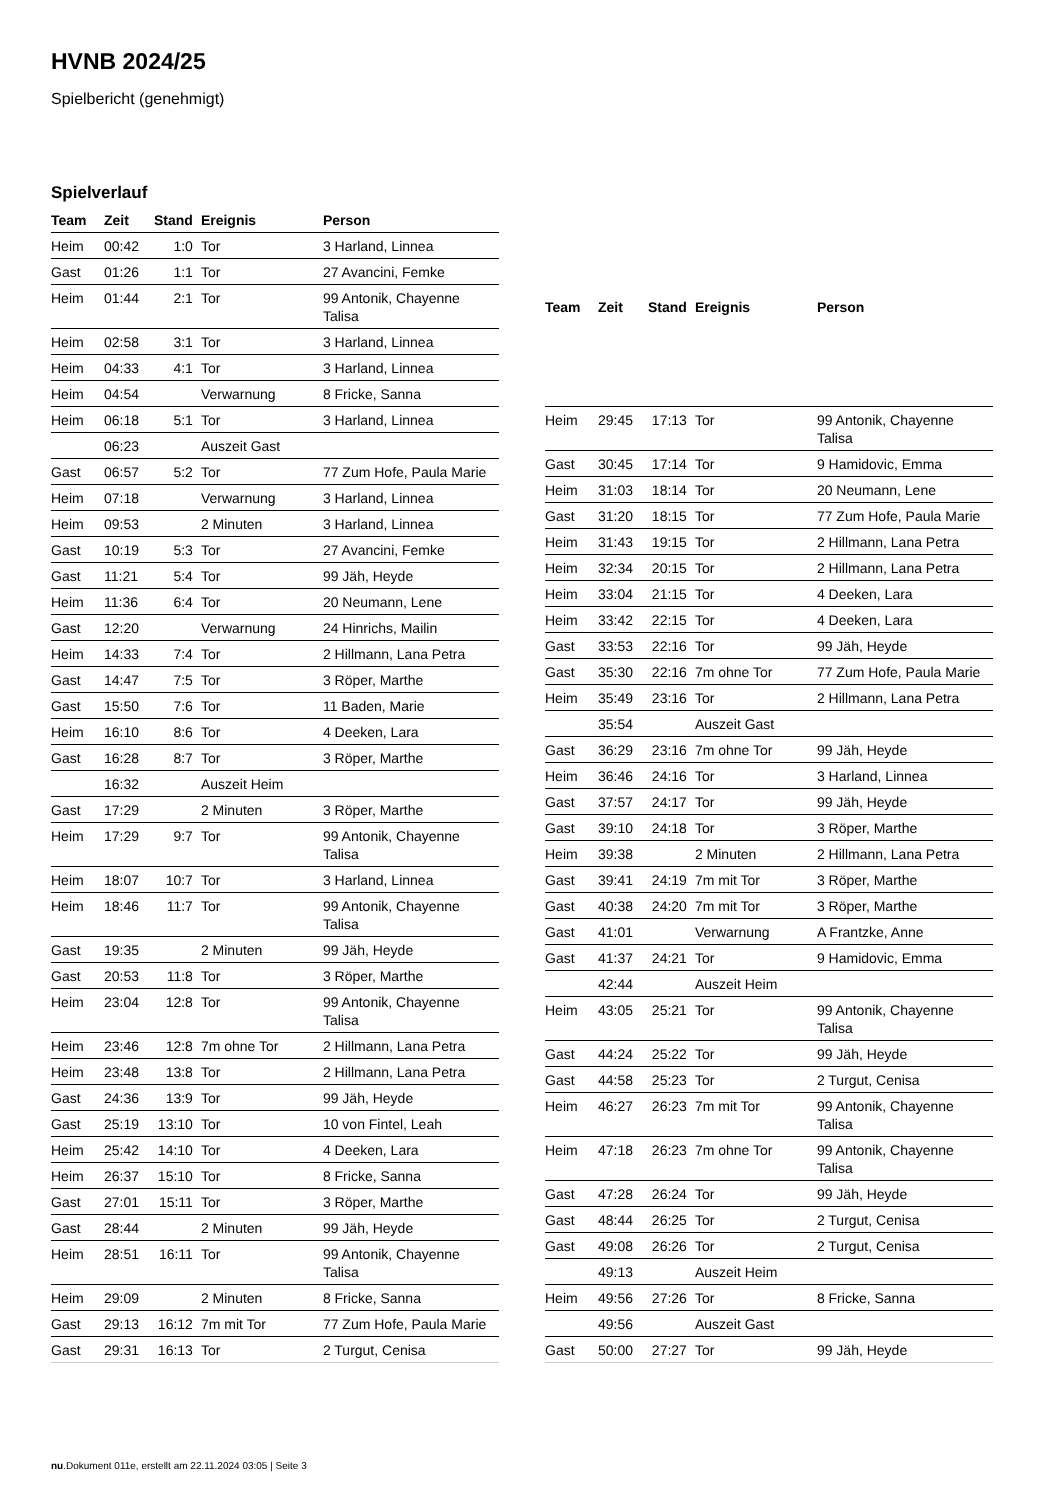HVNB 2024/25
Spielbericht (genehmigt)
Spielverlauf
| Team | Zeit | Stand | Ereignis | Person |
| --- | --- | --- | --- | --- |
| Heim | 00:42 | 1:0 | Tor | 3 Harland, Linnea |
| Gast | 01:26 | 1:1 | Tor | 27 Avancini, Femke |
| Heim | 01:44 | 2:1 | Tor | 99 Antonik, Chayenne Talisa |
| Heim | 02:58 | 3:1 | Tor | 3 Harland, Linnea |
| Heim | 04:33 | 4:1 | Tor | 3 Harland, Linnea |
| Heim | 04:54 | | Verwarnung | 8 Fricke, Sanna |
| Heim | 06:18 | 5:1 | Tor | 3 Harland, Linnea |
| | 06:23 | | Auszeit Gast | |
| Gast | 06:57 | 5:2 | Tor | 77 Zum Hofe, Paula Marie |
| Heim | 07:18 | | Verwarnung | 3 Harland, Linnea |
| Heim | 09:53 | | 2 Minuten | 3 Harland, Linnea |
| Gast | 10:19 | 5:3 | Tor | 27 Avancini, Femke |
| Gast | 11:21 | 5:4 | Tor | 99 Jäh, Heyde |
| Heim | 11:36 | 6:4 | Tor | 20 Neumann, Lene |
| Gast | 12:20 | | Verwarnung | 24 Hinrichs, Mailin |
| Heim | 14:33 | 7:4 | Tor | 2 Hillmann, Lana Petra |
| Gast | 14:47 | 7:5 | Tor | 3 Röper, Marthe |
| Gast | 15:50 | 7:6 | Tor | 11 Baden, Marie |
| Heim | 16:10 | 8:6 | Tor | 4 Deeken, Lara |
| Gast | 16:28 | 8:7 | Tor | 3 Röper, Marthe |
| | 16:32 | | Auszeit Heim | |
| Gast | 17:29 | | 2 Minuten | 3 Röper, Marthe |
| Heim | 17:29 | 9:7 | Tor | 99 Antonik, Chayenne Talisa |
| Heim | 18:07 | 10:7 | Tor | 3 Harland, Linnea |
| Heim | 18:46 | 11:7 | Tor | 99 Antonik, Chayenne Talisa |
| Gast | 19:35 | | 2 Minuten | 99 Jäh, Heyde |
| Gast | 20:53 | 11:8 | Tor | 3 Röper, Marthe |
| Heim | 23:04 | 12:8 | Tor | 99 Antonik, Chayenne Talisa |
| Heim | 23:46 | 12:8 | 7m ohne Tor | 2 Hillmann, Lana Petra |
| Heim | 23:48 | 13:8 | Tor | 2 Hillmann, Lana Petra |
| Gast | 24:36 | 13:9 | Tor | 99 Jäh, Heyde |
| Gast | 25:19 | 13:10 | Tor | 10 von Fintel, Leah |
| Heim | 25:42 | 14:10 | Tor | 4 Deeken, Lara |
| Heim | 26:37 | 15:10 | Tor | 8 Fricke, Sanna |
| Gast | 27:01 | 15:11 | Tor | 3 Röper, Marthe |
| Gast | 28:44 | | 2 Minuten | 99 Jäh, Heyde |
| Heim | 28:51 | 16:11 | Tor | 99 Antonik, Chayenne Talisa |
| Heim | 29:09 | | 2 Minuten | 8 Fricke, Sanna |
| Gast | 29:13 | 16:12 | 7m mit Tor | 77 Zum Hofe, Paula Marie |
| Gast | 29:31 | 16:13 | Tor | 2 Turgut, Cenisa |
| Team | Zeit | Stand | Ereignis | Person |
| --- | --- | --- | --- | --- |
| Heim | 29:45 | 17:13 | Tor | 99 Antonik, Chayenne Talisa |
| Gast | 30:45 | 17:14 | Tor | 9 Hamidovic, Emma |
| Heim | 31:03 | 18:14 | Tor | 20 Neumann, Lene |
| Gast | 31:20 | 18:15 | Tor | 77 Zum Hofe, Paula Marie |
| Heim | 31:43 | 19:15 | Tor | 2 Hillmann, Lana Petra |
| Heim | 32:34 | 20:15 | Tor | 2 Hillmann, Lana Petra |
| Heim | 33:04 | 21:15 | Tor | 4 Deeken, Lara |
| Heim | 33:42 | 22:15 | Tor | 4 Deeken, Lara |
| Gast | 33:53 | 22:16 | Tor | 99 Jäh, Heyde |
| Gast | 35:30 | 22:16 | 7m ohne Tor | 77 Zum Hofe, Paula Marie |
| Heim | 35:49 | 23:16 | Tor | 2 Hillmann, Lana Petra |
| | 35:54 | | Auszeit Gast | |
| Gast | 36:29 | 23:16 | 7m ohne Tor | 99 Jäh, Heyde |
| Heim | 36:46 | 24:16 | Tor | 3 Harland, Linnea |
| Gast | 37:57 | 24:17 | Tor | 99 Jäh, Heyde |
| Gast | 39:10 | 24:18 | Tor | 3 Röper, Marthe |
| Heim | 39:38 | | 2 Minuten | 2 Hillmann, Lana Petra |
| Gast | 39:41 | 24:19 | 7m mit Tor | 3 Röper, Marthe |
| Gast | 40:38 | 24:20 | 7m mit Tor | 3 Röper, Marthe |
| Gast | 41:01 | | Verwarnung | A Frantzke, Anne |
| Gast | 41:37 | 24:21 | Tor | 9 Hamidovic, Emma |
| | 42:44 | | Auszeit Heim | |
| Heim | 43:05 | 25:21 | Tor | 99 Antonik, Chayenne Talisa |
| Gast | 44:24 | 25:22 | Tor | 99 Jäh, Heyde |
| Gast | 44:58 | 25:23 | Tor | 2 Turgut, Cenisa |
| Heim | 46:27 | 26:23 | 7m mit Tor | 99 Antonik, Chayenne Talisa |
| Heim | 47:18 | 26:23 | 7m ohne Tor | 99 Antonik, Chayenne Talisa |
| Gast | 47:28 | 26:24 | Tor | 99 Jäh, Heyde |
| Gast | 48:44 | 26:25 | Tor | 2 Turgut, Cenisa |
| Gast | 49:08 | 26:26 | Tor | 2 Turgut, Cenisa |
| | 49:13 | | Auszeit Heim | |
| Heim | 49:56 | 27:26 | Tor | 8 Fricke, Sanna |
| | 49:56 | | Auszeit Gast | |
| Gast | 50:00 | 27:27 | Tor | 99 Jäh, Heyde |
nu.Dokument 011e, erstellt am 22.11.2024 03:05 | Seite 3